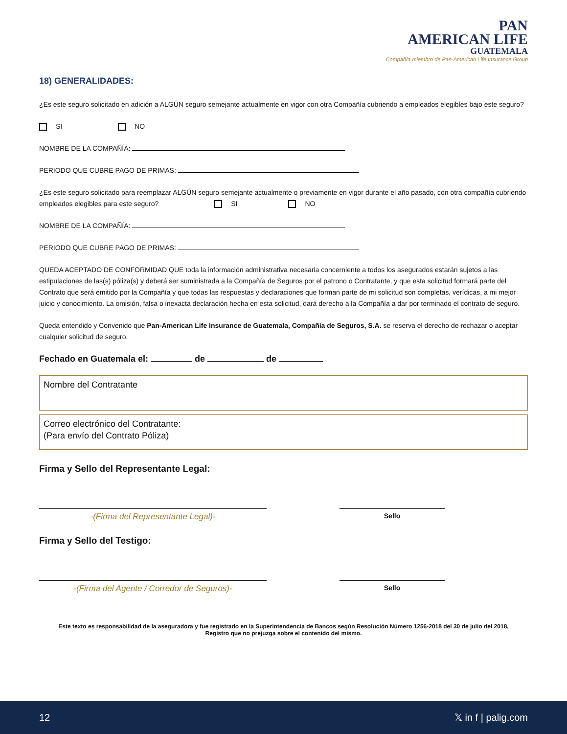PAN
AMERICAN LIFE
GUATEMALA
Compañía miembro de Pan-American Life Insurance Group
18) GENERALIDADES:
¿Es este seguro solicitado en adición a ALGÚN seguro semejante actualmente en vigor con otra Compañía cubriendo a empleados elegibles bajo este seguro?
SI NO
NOMBRE DE LA COMPAÑÍA:
PERIODO QUE CUBRE PAGO DE PRIMAS:
¿Es este seguro solicitado para reemplazar ALGÚN seguro semejante actualmente o previamente en vigor durante el año pasado, con otra compañía cubriendo empleados elegibles para este seguro? SI NO
NOMBRE DE LA COMPAÑÍA:
PERIODO QUE CUBRE PAGO DE PRIMAS:
QUEDA ACEPTADO DE CONFORMIDAD QUE toda la información administrativa necesaria concerniente a todos los asegurados estarán sujetos a las estipulaciones de las(s) póliza(s) y deberá ser suministrada a la Compañía de Seguros por el patrono o Contratante, y que esta solicitud formará parte del Contrato que será emitido por la Compañía y que todas las respuestas y declaraciones que forman parte de mi solicitud son completas, verídicas, a mi mejor juicio y conocimiento. La omisión, falsa o inexacta declaración hecha en esta solicitud, dará derecho a la Compañía a dar por terminado el contrato de seguro.
Queda entendido y Convenido que Pan-American Life Insurance de Guatemala, Compañía de Seguros, S.A. se reserva el derecho de rechazar o aceptar cualquier solicitud de seguro.
Fechado en Guatemala el: de de
Nombre del Contratante
Correo electrónico del Contratante:
(Para envío del Contrato Póliza)
Firma y Sello del Representante Legal:
-(Firma del Representante Legal)-
Sello
Firma y Sello del Testigo:
-(Firma del Agente / Corredor de Seguros)-
Sello
Este texto es responsabilidad de la aseguradora y fue registrado en la Superintendencia de Bancos según Resolución Número 1256-2018 del 30 de julio del 2018,
Registro que no prejuzga sobre el contenido del mismo.
12 𝕏 in f | palig.com